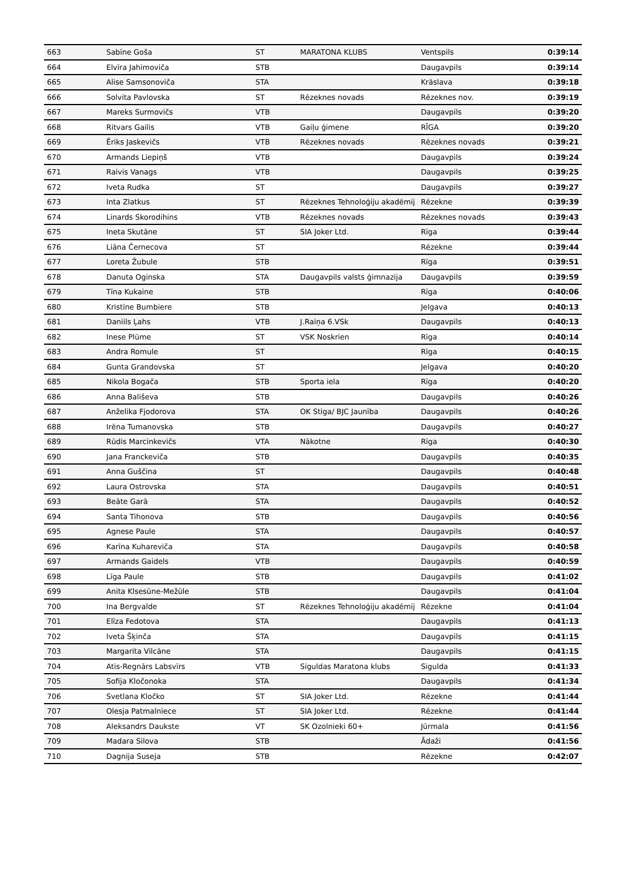| 663 | Sabīne Goša | ST | MARATONA KLUBS | Ventspils | 0:39:14 |
| 664 | Elvīra Jahimoviča | STB | | Daugavpils | 0:39:14 |
| 665 | Alise Samsonoviča | STA | | Krāslava | 0:39:18 |
| 666 | Solvita Pavlovska | ST | Rēzeknes novads | Rēzeknes nov. | 0:39:19 |
| 667 | Mareks Surmovičs | VTB | | Daugavpils | 0:39:20 |
| 668 | Ritvars Gailis | VTB | Gaiļu ģimene | RĪGA | 0:39:20 |
| 669 | Ēriks Jaskevičs | VTB | Rēzeknes novads | Rēzeknes novads | 0:39:21 |
| 670 | Armands Liepiņš | VTB | | Daugavpils | 0:39:24 |
| 671 | Raivis Vanags | VTB | | Daugavpils | 0:39:25 |
| 672 | Iveta Rudka | ST | | Daugavpils | 0:39:27 |
| 673 | Inta Zlatkus | ST | Rēzeknes Tehnoloģiju akadēmij | Rēzekne | 0:39:39 |
| 674 | Linards Skorodihins | VTB | Rēzeknes novads | Rēzeknes novads | 0:39:43 |
| 675 | Ineta Skutāne | ST | SIA Joker Ltd. | Rīga | 0:39:44 |
| 676 | Liāna Černecova | ST | | Rēzekne | 0:39:44 |
| 677 | Loreta Žubule | STB | | Rīga | 0:39:51 |
| 678 | Danuta Oginska | STA | Daugavpils valsts ģimnazija | Daugavpils | 0:39:59 |
| 679 | Tīna Kukaine | STB | | Rīga | 0:40:06 |
| 680 | Kristīne Bumbiere | STB | | Jelgava | 0:40:13 |
| 681 | Daniils Ļahs | VTB | J.Raiņa 6.VSk | Daugavpils | 0:40:13 |
| 682 | Inese Plūme | ST | VSK Noskrien | Rīga | 0:40:14 |
| 683 | Andra Romule | ST | | Rīga | 0:40:15 |
| 684 | Gunta Grandovska | ST | | Jelgava | 0:40:20 |
| 685 | Nikola Bogača | STB | Sporta iela | Rīga | 0:40:20 |
| 686 | Anna Bališeva | STB | | Daugavpils | 0:40:26 |
| 687 | Anželika Fjodorova | STA | OK Stiga/ BJC Jaunība | Daugavpils | 0:40:26 |
| 688 | Irēna Tumanovska | STB | | Daugavpils | 0:40:27 |
| 689 | Rūdis Marcinkevičs | VTA | Nākotne | Rīga | 0:40:30 |
| 690 | Jana Franckeviča | STB | | Daugavpils | 0:40:35 |
| 691 | Anna Guščina | ST | | Daugavpils | 0:40:48 |
| 692 | Laura Ostrovska | STA | | Daugavpils | 0:40:51 |
| 693 | Beāte Garā | STA | | Daugavpils | 0:40:52 |
| 694 | Santa Tihonova | STB | | Daugavpils | 0:40:56 |
| 695 | Agnese Paule | STA | | Daugavpils | 0:40:57 |
| 696 | Karīna Kuhareviča | STA | | Daugavpils | 0:40:58 |
| 697 | Armands Gaidels | VTB | | Daugavpils | 0:40:59 |
| 698 | Līga Paule | STB | | Daugavpils | 0:41:02 |
| 699 | Anita Klsesūne-Mežūle | STB | | Daugavpils | 0:41:04 |
| 700 | Ina Bergvalde | ST | Rēzeknes Tehnoloģiju akadēmij | Rēzekne | 0:41:04 |
| 701 | Elīza Fedotova | STA | | Daugavpils | 0:41:13 |
| 702 | Iveta Šķinča | STA | | Daugavpils | 0:41:15 |
| 703 | Margarita Vilcāne | STA | | Daugavpils | 0:41:15 |
| 704 | Atis-Regnārs Labsvīrs | VTB | Siguldas Maratona klubs | Sigulda | 0:41:33 |
| 705 | Sofija Kločonoka | STA | | Daugavpils | 0:41:34 |
| 706 | Svetlana Kločko | ST | SIA Joker Ltd. | Rēzekne | 0:41:44 |
| 707 | Olesja Patmalniece | ST | SIA Joker Ltd. | Rēzekne | 0:41:44 |
| 708 | Aleksandrs Daukste | VT | SK Ozolnieki 60+ | Jūrmala | 0:41:56 |
| 709 | Madara Silova | STB | | Ādaži | 0:41:56 |
| 710 | Dagnija Suseja | STB | | Rēzekne | 0:42:07 |